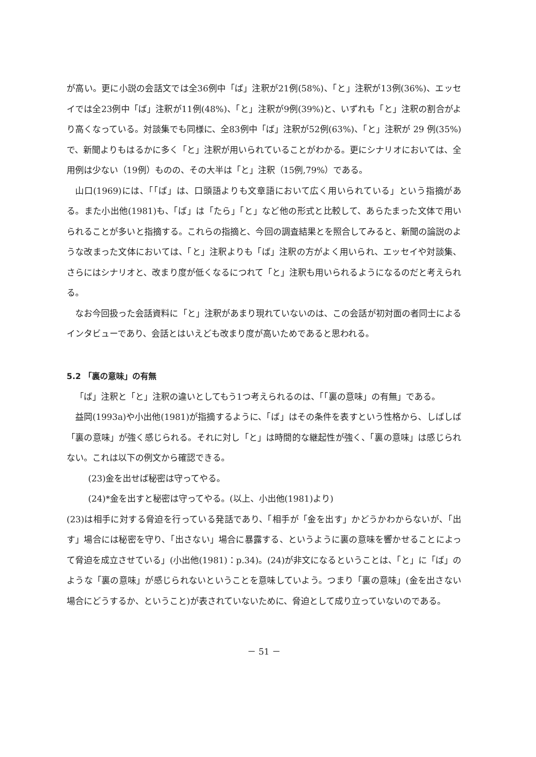が高い。更に小説の会話文では全36例中「ば」注釈が21例(58%)、「と」注釈が13例(36%)、エッセイでは全23例中「ば」注釈が11例(48%)、「と」注釈が9例(39%)と、いずれも「と」注釈の割合がより高くなっている。対談集でも同様に、全83例中「ば」注釈が52例(63%)、「と」注釈が 29 例(35%)で、新聞よりもはるかに多く「と」注釈が用いられていることがわかる。更にシナリオにおいては、全用例は少ない（19例）ものの、その大半は「と」注釈（15例,79%）である。
山口(1969)には、「「ば」は、口頭語よりも文章語において広く用いられている」という指摘がある。また小出他(1981)も、「ば」は「たら」「と」など他の形式と比較して、あらたまった文体で用いられることが多いと指摘する。これらの指摘と、今回の調査結果とを照合してみると、新聞の論説のような改まった文体においては、「と」注釈よりも「ば」注釈の方がよく用いられ、エッセイや対談集、さらにはシナリオと、改まり度が低くなるにつれて「と」注釈も用いられるようになるのだと考えられる。
なお今回扱った会話資料に「と」注釈があまり現れていないのは、この会話が初対面の者同士によるインタビューであり、会話とはいえども改まり度が高いためであると思われる。
5.2 「裏の意味」の有無
「ば」注釈と「と」注釈の違いとしてもう1つ考えられるのは、「「裏の意味」の有無」である。
益岡(1993a)や小出他(1981)が指摘するように、「ば」はその条件を表すという性格から、しばしば「裏の意味」が強く感じられる。それに対し「と」は時間的な継起性が強く、「裏の意味」は感じられない。これは以下の例文から確認できる。
(23)金を出せば秘密は守ってやる。
(24)*金を出すと秘密は守ってやる。(以上、小出他(1981)より)
(23)は相手に対する脅迫を行っている発話であり、「相手が「金を出す」かどうかわからないが、「出す」場合には秘密を守り、「出さない」場合に暴露する、というように裏の意味を響かせることによって脅迫を成立させている」(小出他(1981)：p.34)。(24)が非文になるということは、「と」に「ば」のような「裏の意味」が感じられないということを意味していよう。つまり「裏の意味」(金を出さない場合にどうするか、ということ)が表されていないために、脅迫として成り立っていないのである。
－ 51 －